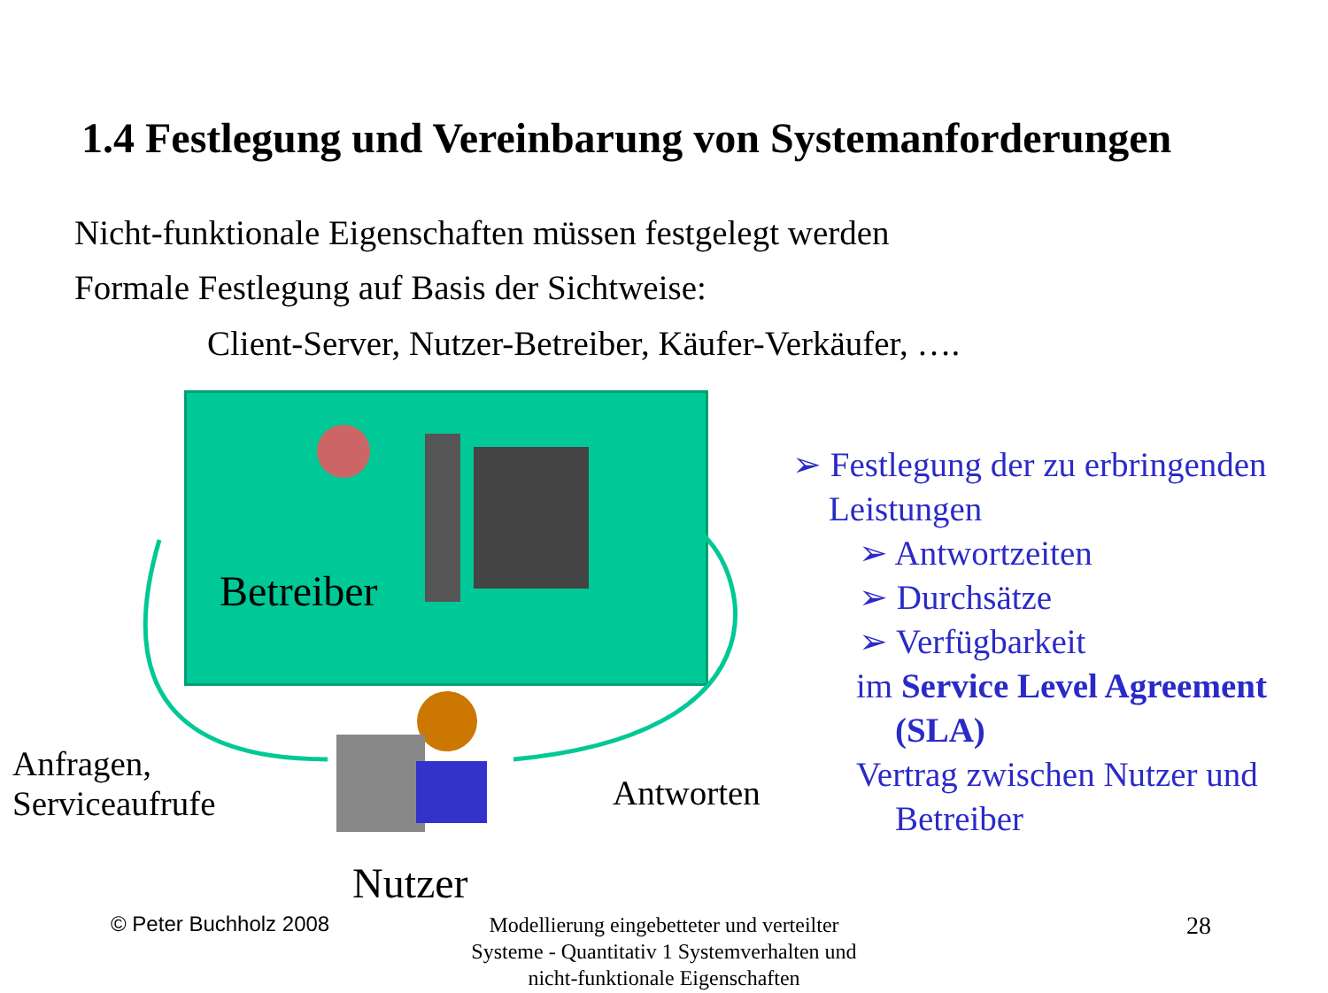1.4 Festlegung und Vereinbarung von Systemanforderungen
Nicht-funktionale Eigenschaften müssen festgelegt werden
Formale Festlegung auf Basis der Sichtweise:
Client-Server, Nutzer-Betreiber, Käufer-Verkäufer, ….
Betreiber
Anfragen,
Serviceaufrufe
Antworten
Nutzer
➢ Festlegung der zu erbringenden
Leistungen
➢ Antwortzeiten
➢ Durchsätze
➢ Verfügbarkeit
im Service Level Agreement
(SLA)
Vertrag zwischen Nutzer und
Betreiber
© Peter Buchholz 2008
Modellierung eingebetteter und verteilter Systeme - Quantitativ 1 Systemverhalten und nicht-funktionale Eigenschaften
28